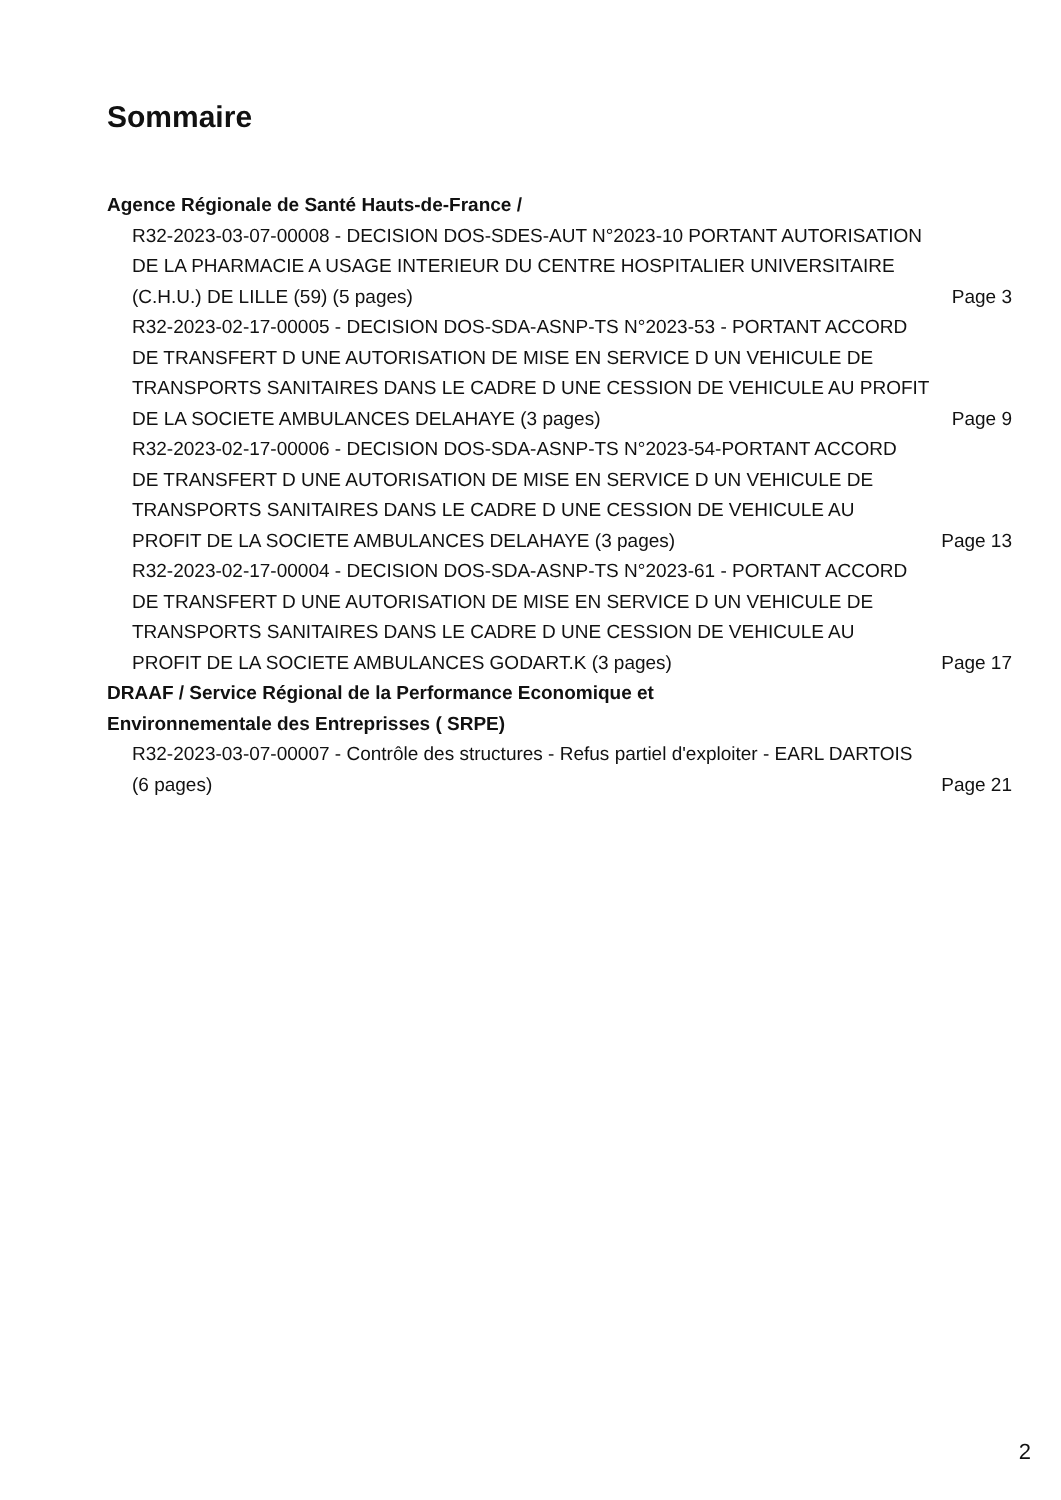Sommaire
Agence Régionale de Santé Hauts-de-France /
R32-2023-03-07-00008 - DECISION DOS-SDES-AUT N°2023-10 PORTANT AUTORISATION DE LA PHARMACIE A USAGE INTERIEUR DU CENTRE HOSPITALIER UNIVERSITAIRE (C.H.U.) DE LILLE (59) (5 pages)
Page 3
R32-2023-02-17-00005 - DECISION DOS-SDA-ASNP-TS N°2023-53 - PORTANT ACCORD DE TRANSFERT D UNE AUTORISATION DE MISE EN SERVICE D UN VEHICULE DE TRANSPORTS SANITAIRES DANS LE CADRE D UNE CESSION DE VEHICULE AU PROFIT DE LA SOCIETE AMBULANCES DELAHAYE (3 pages)
Page 9
R32-2023-02-17-00006 - DECISION DOS-SDA-ASNP-TS N°2023-54-PORTANT ACCORD DE TRANSFERT D UNE AUTORISATION DE MISE EN SERVICE D UN VEHICULE DE TRANSPORTS SANITAIRES DANS LE CADRE D UNE CESSION DE VEHICULE AU PROFIT DE LA SOCIETE AMBULANCES DELAHAYE (3 pages)
Page 13
R32-2023-02-17-00004 - DECISION DOS-SDA-ASNP-TS N°2023-61 - PORTANT ACCORD DE TRANSFERT D UNE AUTORISATION DE MISE EN SERVICE D UN VEHICULE DE TRANSPORTS SANITAIRES DANS LE CADRE D UNE CESSION DE VEHICULE AU PROFIT DE LA SOCIETE AMBULANCES GODART.K (3 pages)
Page 17
DRAAF / Service Régional de la Performance Economique et
Environnementale des Entreprisses ( SRPE)
R32-2023-03-07-00007 - Contrôle des structures - Refus partiel d'exploiter - EARL DARTOIS (6 pages)
Page 21
2